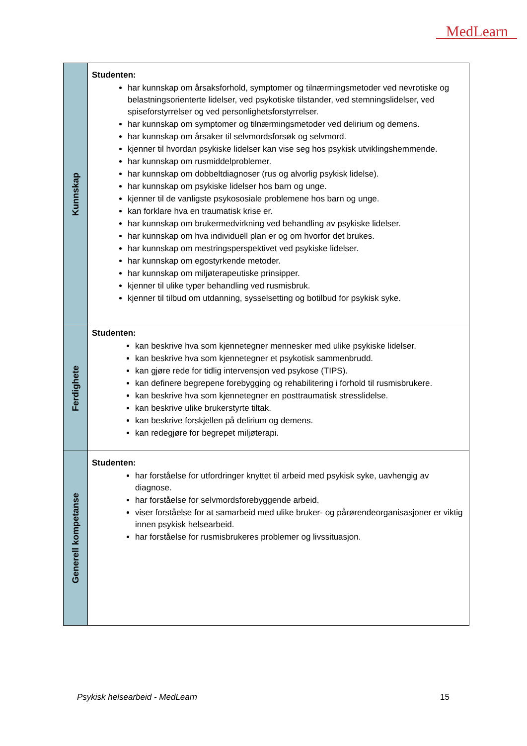MedLearn
| Kunnskap | Studenten: har kunnskap om årsaksforhold, symptomer og tilnærmingsmetoder ved nevrotiske og belastningsorienterte lidelser, ved psykotiske tilstander, ved stemningslidelser, ved spiseforstyrrelser og ved personlighetsforstyrrelser. har kunnskap om symptomer og tilnærmingsmetoder ved delirium og demens. har kunnskap om årsaker til selvmordsforsøk og selvmord. kjenner til hvordan psykiske lidelser kan vise seg hos psykisk utviklingshemmende. har kunnskap om rusmiddelproblemer. har kunnskap om dobbeltdiagnoser (rus og alvorlig psykisk lidelse). har kunnskap om psykiske lidelser hos barn og unge. kjenner til de vanligste psykososiale problemene hos barn og unge. kan forklare hva en traumatisk krise er. har kunnskap om brukermedvirkning ved behandling av psykiske lidelser. har kunnskap om hva individuell plan er og om hvorfor det brukes. har kunnskap om mestringsperspektivet ved psykiske lidelser. har kunnskap om egostyrkende metoder. har kunnskap om miljøterapeutiske prinsipper. kjenner til ulike typer behandling ved rusmisbruk. kjenner til tilbud om utdanning, sysselsetting og botilbud for psykisk syke. |
| Ferdighete | Studenten: kan beskrive hva som kjennetegner mennesker med ulike psykiske lidelser. kan beskrive hva som kjennetegner et psykotisk sammenbrudd. kan gjøre rede for tidlig intervensjon ved psykose (TIPS). kan definere begrepene forebygging og rehabilitering i forhold til rusmisbrukere. kan beskrive hva som kjennetegner en posttraumatisk stresslidelse. kan beskrive ulike brukerstyrte tiltak. kan beskrive forskjellen på delirium og demens. kan redegjøre for begrepet miljøterapi. |
| Generell kompetanse | Studenten: har forståelse for utfordringer knyttet til arbeid med psykisk syke, uavhengig av diagnose. har forståelse for selvmordsforebyggende arbeid. viser forståelse for at samarbeid med ulike bruker- og pårørendeorganisasjoner er viktig innen psykisk helsearbeid. har forståelse for rusmisbrukeres problemer og livssituasjon. |
Psykisk helsearbeid - MedLearn 15